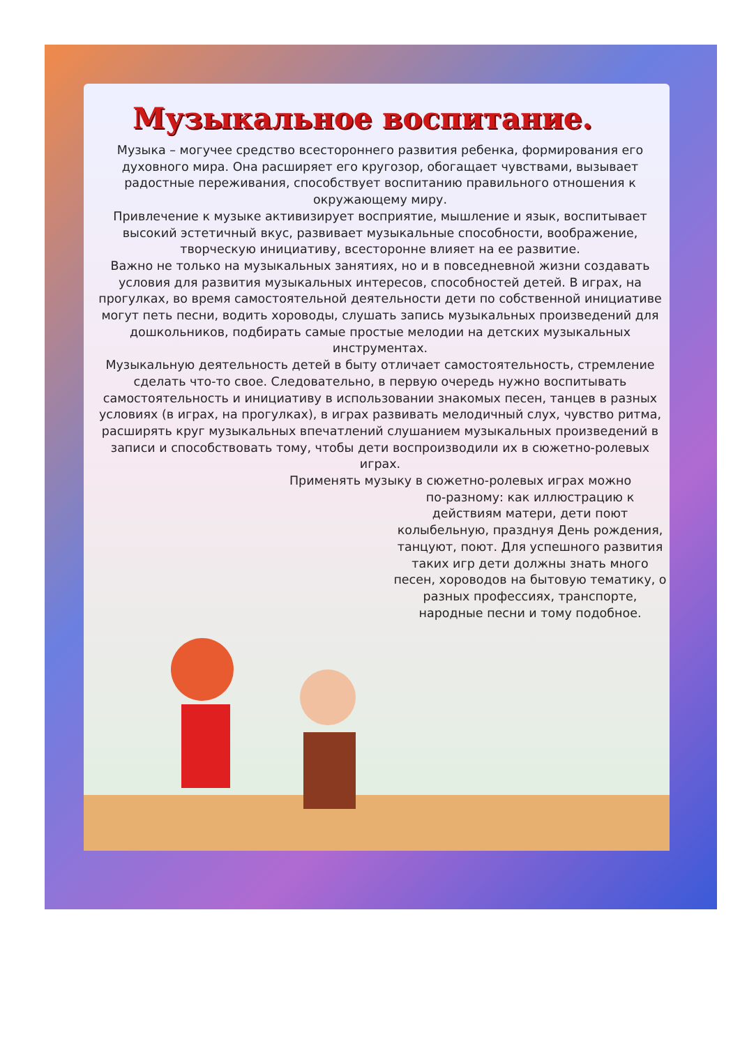Музыкальное воспитание.
Музыка – могучее средство всестороннего развития ребенка, формирования его духовного мира. Она расширяет его кругозор, обогащает чувствами, вызывает радостные переживания, способствует воспитанию правильного отношения к окружающему миру.
Привлечение к музыке активизирует восприятие, мышление и язык, воспитывает высокий эстетичный вкус, развивает музыкальные способности, воображение, творческую инициативу, всесторонне влияет на ее развитие.
Важно не только на музыкальных занятиях, но и в повседневной жизни создавать условия для развития музыкальных интересов, способностей детей. В играх, на прогулках, во время самостоятельной деятельности дети по собственной инициативе могут петь песни, водить хороводы, слушать запись музыкальных произведений для дошкольников, подбирать самые простые мелодии на детских музыкальных инструментах.
Музыкальную деятельность детей в быту отличает самостоятельность, стремление сделать что-то свое. Следовательно, в первую очередь нужно воспитывать самостоятельность и инициативу в использовании знакомых песен, танцев в разных условиях (в играх, на прогулках), в играх развивать мелодичный слух, чувство ритма, расширять круг музыкальных впечатлений слушанием музыкальных произведений в записи и способствовать тому, чтобы дети воспроизводили их в сюжетно-ролевых играх.
Применять музыку в сюжетно-ролевых играх можно
по-разному: как иллюстрацию к действиям матери, дети поют колыбельную, празднуя День рождения, танцуют, поют. Для успешного развития таких игр дети должны знать много песен, хороводов на бытовую тематику, о разных профессиях, транспорте, народные песни и тому подобное.